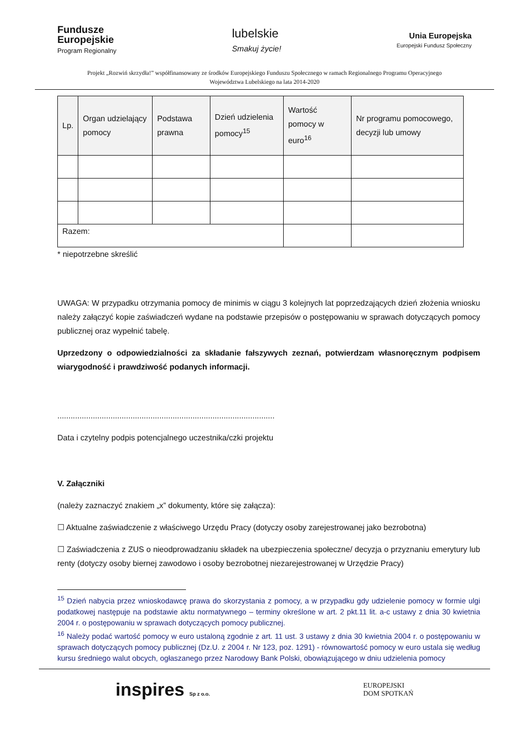Fundusze
Europejskie
Program Regionalny
lubelskie
Smakuj życie!
Unia Europejska
Europejski Fundusz Społeczny
Projekt „Rozwiń skrzydła!” współfinansowany ze środków Europejskiego Funduszu Społecznego w ramach Regionalnego Programu Operacyjnego
Województwa Lubelskiego na lata 2014-2020
| Lp. | Organ udzielający pomocy | Podstawa prawna | Dzień udzielenia pomocy<sup>15</sup> | Wartość pomocy w euro<sup>16</sup> | Nr programu pomocowego, decyzji lub umowy |
| --- | --- | --- | --- | --- | --- |
| Razem: | | | | | |
* niepotrzebne skreślić
UWAGA: W przypadku otrzymania pomocy de minimis w ciągu 3 kolejnych lat poprzedzających dzień złożenia wniosku należy załączyć kopie zaświadczeń wydane na podstawie przepisów o postępowaniu w sprawach dotyczących pomocy publicznej oraz wypełnić tabelę.
Uprzedzony o odpowiedzialności za składanie fałszywych zeznań, potwierdzam własnoręcznym podpisem wiarygodność i prawdziwość podanych informacji.
..................................................................................................
Data i czytelny podpis potencjalnego uczestnika/czki projektu
V. Załączniki
(należy zaznaczyć znakiem „x” dokumenty, które się załącza):
☐ Aktualne zaświadczenie z właściwego Urzędu Pracy (dotyczy osoby zarejestrowanej jako bezrobotna)
☐ Zaświadczenia z ZUS o nieodprowadzaniu składek na ubezpieczenia społeczne/ decyzja o przyznaniu emerytury lub renty (dotyczy osoby biernej zawodowo i osoby bezrobotnej niezarejestrowanej w Urzędzie Pracy)
<sup>15</sup> Dzień nabycia przez wnioskodawcę prawa do skorzystania z pomocy, a w przypadku gdy udzielenie pomocy w formie ulgi podatkowej następuje na podstawie aktu normatywnego – terminy określone w art. 2 pkt.11 lit. a-c ustawy z dnia 30 kwietnia 2004 r. o postępowaniu w sprawach dotyczących pomocy publicznej.
<sup>16</sup> Należy podać wartość pomocy w euro ustaloną zgodnie z art. 11 ust. 3 ustawy z dnia 30 kwietnia 2004 r. o postępowaniu w sprawach dotyczących pomocy publicznej (Dz.U. z 2004 r. Nr 123, poz. 1291) - równowartość pomocy w euro ustala się według kursu średniego walut obcych, ogłaszanego przez Narodowy Bank Polski, obowiązującego w dniu udzielenia pomocy
inspires Sp z o.o.
EUROPEJSKI
DOM SPOTKAŃ